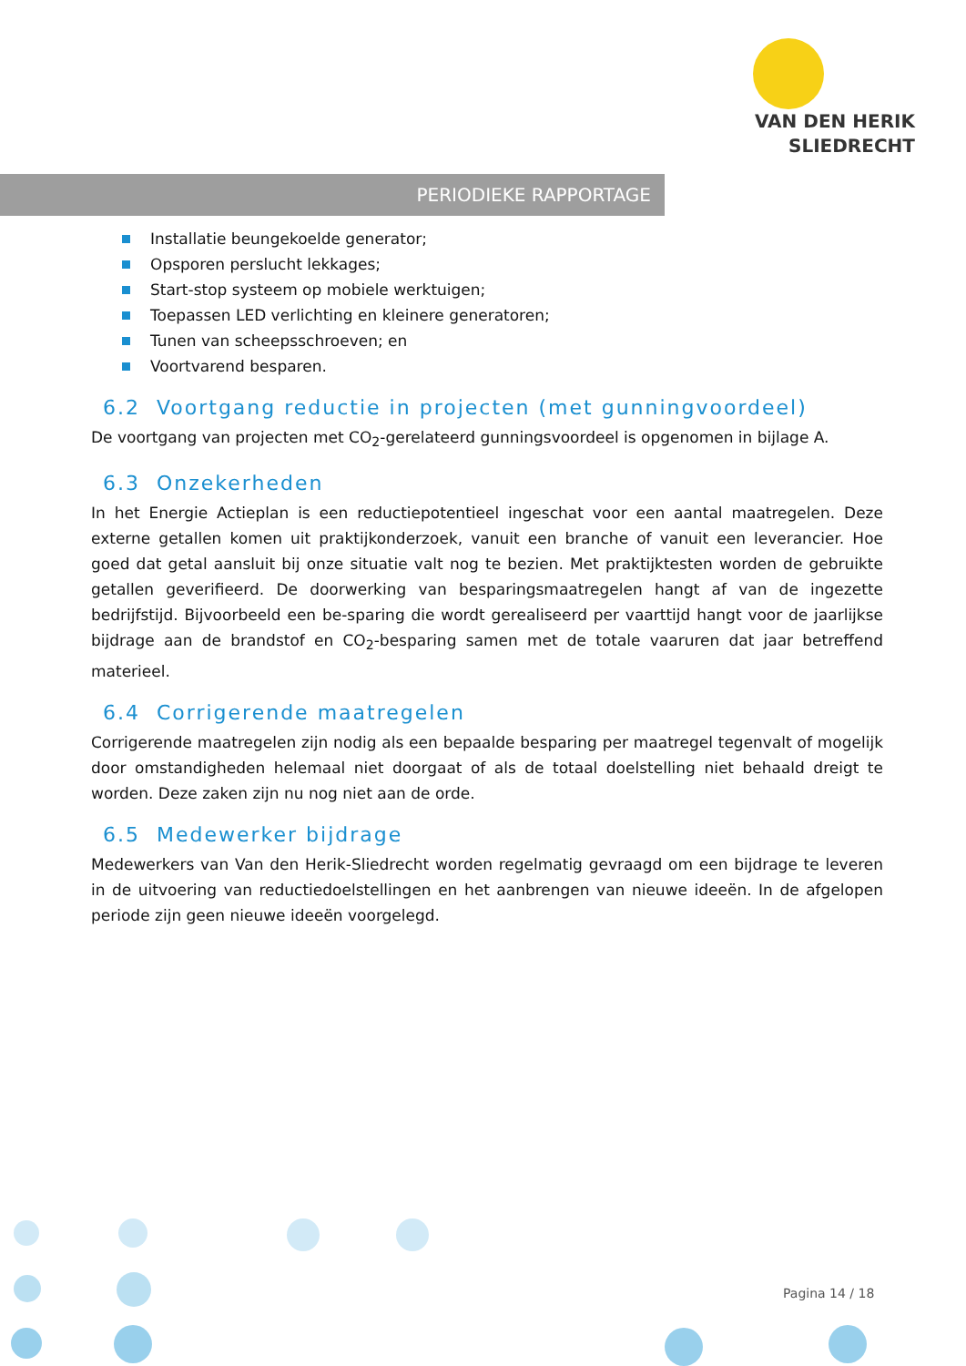VAN DEN HERIK
SLIEDRECHT
PERIODIEKE RAPPORTAGE
Installatie beungekoelde generator;
Opsporen perslucht lekkages;
Start-stop systeem op mobiele werktuigen;
Toepassen LED verlichting en kleinere generatoren;
Tunen van scheepsschroeven; en
Voortvarend besparen.
6.2 Voortgang reductie in projecten (met gunningvoordeel)
De voortgang van projecten met CO<sub>2</sub>-gerelateerd gunningsvoordeel is opgenomen in bijlage A.
6.3 Onzekerheden
In het Energie Actieplan is een reductiepotentieel ingeschat voor een aantal maatregelen. Deze externe getallen komen uit praktijkonderzoek, vanuit een branche of vanuit een leverancier. Hoe goed dat getal aansluit bij onze situatie valt nog te bezien. Met praktijktesten worden de gebruikte getallen geverifieerd. De doorwerking van besparingsmaatregelen hangt af van de ingezette bedrijfstijd. Bijvoorbeeld een be-sparing die wordt gerealiseerd per vaarttijd hangt voor de jaarlijkse bijdrage aan de brandstof en CO<sub>2</sub>-besparing samen met de totale vaaruren dat jaar betreffend materieel.
6.4 Corrigerende maatregelen
Corrigerende maatregelen zijn nodig als een bepaalde besparing per maatregel tegenvalt of mogelijk door omstandigheden helemaal niet doorgaat of als de totaal doelstelling niet behaald dreigt te worden. Deze zaken zijn nu nog niet aan de orde.
6.5 Medewerker bijdrage
Medewerkers van Van den Herik-Sliedrecht worden regelmatig gevraagd om een bijdrage te leveren in de uitvoering van reductiedoelstellingen en het aanbrengen van nieuwe ideeën. In de afgelopen periode zijn geen nieuwe ideeën voorgelegd.
Pagina 14 / 18